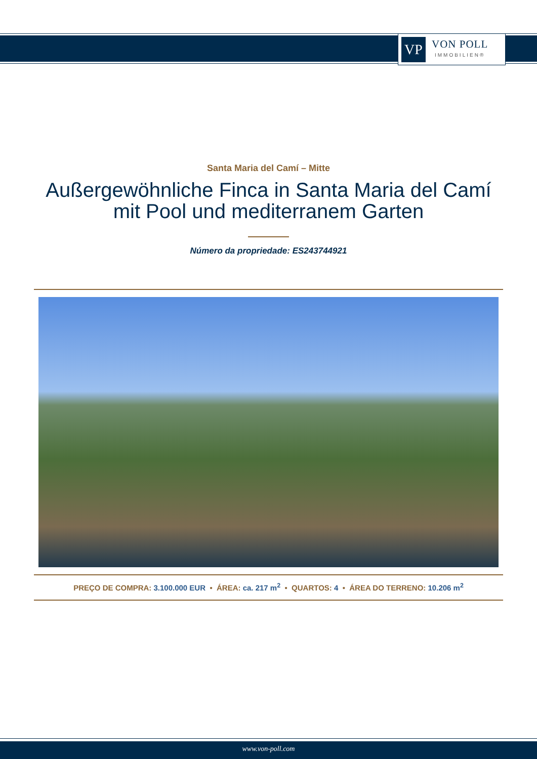VP
VON POLL
IMMOBILIEN®
Santa Maria del Camí – Mitte
Außergewöhnliche Finca in Santa Maria del Camí
mit Pool und mediterranem Garten
Número da propriedade: ES243744921
PREÇO DE COMPRA: 3.100.000 EUR • ÁREA: ca. 217 m<sup>2</sup> • QUARTOS: 4 • ÁREA DO TERRENO: 10.206 m<sup>2</sup>
www.von-poll.com